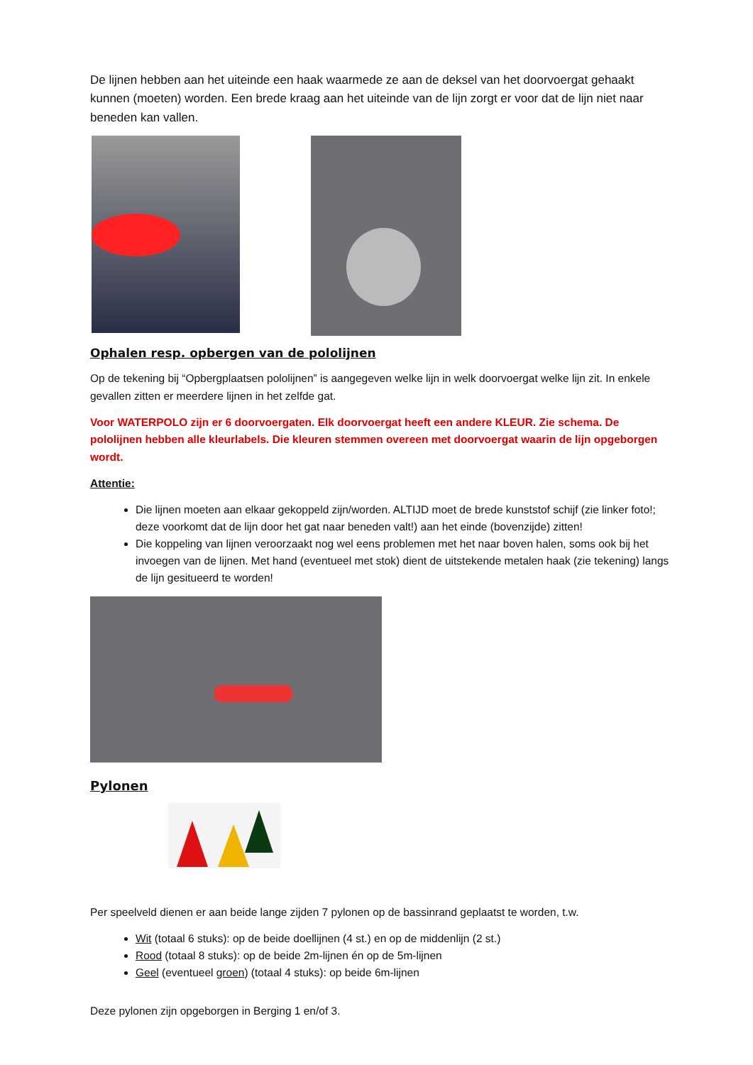De lijnen hebben aan het uiteinde een haak waarmede ze aan de deksel van het doorvoergat gehaakt kunnen (moeten) worden. Een brede kraag aan het uiteinde van de lijn zorgt er voor dat de lijn niet naar beneden kan vallen.
Ophalen resp. opbergen van de pololijnen
Op de tekening bij “Opbergplaatsen pololijnen” is aangegeven welke lijn in welk doorvoergat welke lijn zit. In enkele gevallen zitten er meerdere lijnen in het zelfde gat.
Voor WATERPOLO zijn er 6 doorvoergaten. Elk doorvoergat heeft een andere KLEUR. Zie schema. De pololijnen hebben alle kleurlabels. Die kleuren stemmen overeen met doorvoergat waarin de lijn opgeborgen wordt.
Attentie:
Die lijnen moeten aan elkaar gekoppeld zijn/worden. ALTIJD moet de brede kunststof schijf (zie linker foto!; deze voorkomt dat de lijn door het gat naar beneden valt!) aan het einde (bovenzijde) zitten!
Die koppeling van lijnen veroorzaakt nog wel eens problemen met het naar boven halen, soms ook bij het invoegen van de lijnen. Met hand (eventueel met stok) dient de uitstekende metalen haak (zie tekening) langs de lijn gesitueerd te worden!
Pylonen
Per speelveld dienen er aan beide lange zijden 7 pylonen op de bassinrand geplaatst te worden, t.w.
Wit (totaal 6 stuks): op de beide doellijnen (4 st.) en op de middenlijn (2 st.)
Rood (totaal 8 stuks): op de beide 2m-lijnen én op de 5m-lijnen
Geel (eventueel groen) (totaal 4 stuks): op beide 6m-lijnen
Deze pylonen zijn opgeborgen in Berging 1 en/of 3.